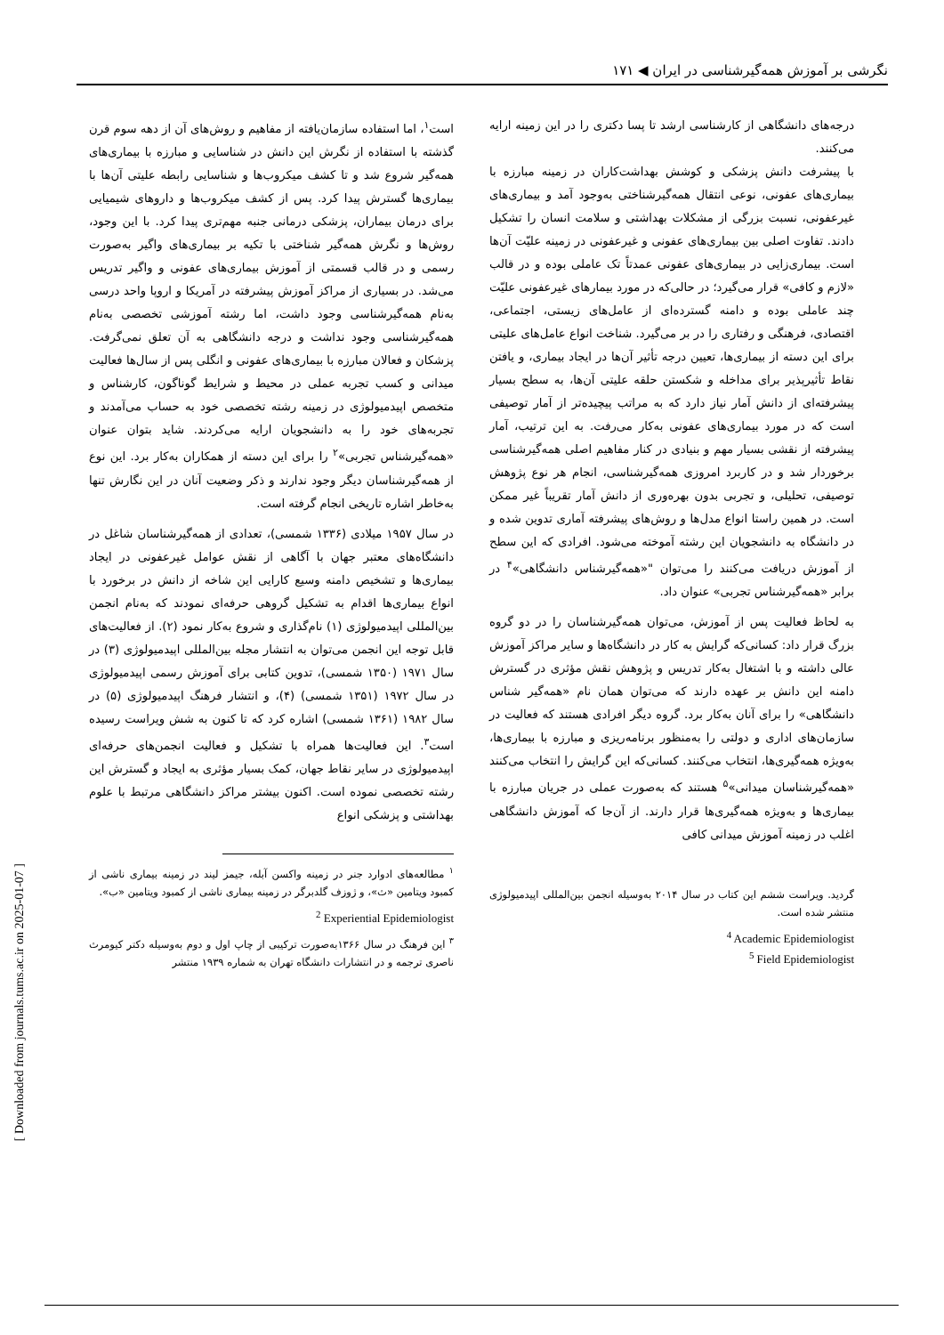نگرشی بر آموزش همه‌گیرشناسی در ایران ◀ ۱۷۱
است<sup>۱</sup>، اما استفاده سازمان‌یافته از مفاهیم و روش‌های آن از دهه سوم قرن گذشته با استفاده از نگرش این دانش در شناسایی و مبارزه با بیماری‌های همه‌گیر شروع شد و تا کشف میکروب‌ها و شناسایی رابطه علیتی آن‌ها با بیماری‌ها گسترش پیدا کرد. پس از کشف میکروب‌ها و داروهای شیمیایی برای درمان بیماران، پزشکی درمانی جنبه مهم‌تری پیدا کرد. با این وجود، روش‌ها و نگرش همه‌گیر شناختی با تکیه بر بیماری‌های واگیر به‌صورت رسمی و در قالب قسمتی از آموزش بیماری‌های عفونی و واگیر تدریس می‌شد. در بسیاری از مراکز آموزش پیشرفته در آمریکا و اروپا واحد درسی به‌نام همه‌گیرشناسی وجود داشت، اما رشته آموزشی تخصصی به‌نام همه‌گیرشناسی وجود نداشت و درجه دانشگاهی به آن تعلق نمی‌گرفت. پزشکان و فعالان مبارزه با بیماری‌های عفونی و انگلی پس از سال‌ها فعالیت میدانی و کسب تجربه عملی در محیط و شرایط گوناگون، کارشناس و متخصص اپیدمیولوژی در زمینه رشته تخصصی خود به حساب می‌آمدند و تجربه‌های خود را به دانشجویان ارایه می‌کردند. شاید بتوان عنوان «همه‌گیرشناس تجربی»<sup>۲</sup> را برای این دسته از همکاران به‌کار برد. این نوع از همه‌گیرشناسان دیگر وجود ندارند و ذکر وضعیت آنان در این نگارش تنها به‌خاطر اشاره تاریخی انجام گرفته است.
در سال ۱۹۵۷ میلادی (۱۳۳۶ شمسی)، تعدادی از همه‌گیرشناسان شاغل در دانشگاه‌های معتبر جهان با آگاهی از نقش عوامل غیرعفونی در ایجاد بیماری‌ها و تشخیص دامنه وسیع کارایی این شاخه از دانش در برخورد با انواع بیماری‌ها اقدام به تشکیل گروهی حرفه‌ای نمودند که به‌نام انجمن بین‌المللی اپیدمیولوژی (۱) نام‌گذاری و شروع به‌کار نمود (۲). از فعالیت‌های قابل توجه این انجمن می‌توان به انتشار مجله بین‌المللی اپیدمیولوژی (۳) در سال ۱۹۷۱ (۱۳۵۰ شمسی)، تدوین کتابی برای آموزش رسمی اپیدمیولوژی در سال ۱۹۷۲ (۱۳۵۱ شمسی) (۴)، و انتشار فرهنگ اپیدمیولوژی (۵) در سال ۱۹۸۲ (۱۳۶۱ شمسی) اشاره کرد که تا کنون به شش ویراست رسیده است<sup>۳</sup>. این فعالیت‌ها همراه با تشکیل و فعالیت انجمن‌های حرفه‌ای اپیدمیولوژی در سایر نقاط جهان، کمک بسیار مؤثری به ایجاد و گسترش این رشته تخصصی نموده است. اکنون بیشتر مراکز دانشگاهی مرتبط با علوم بهداشتی و پزشکی انواع
<sup>۱</sup> مطالعه‌های ادوارد جنر در زمینه واکسن آبله، جیمز لیند در زمینه بیماری ناشی از کمبود ویتامین «ث»، و ژوزف گلدبرگر در زمینه بیماری ناشی از کمبود ویتامین «ب».
<sup>2</sup> Experiential Epidemiologist
<sup>۳</sup> این فرهنگ در سال ۱۳۶۶به‌صورت ترکیبی از چاپ اول و دوم به‌وسیله دکتر کیومرث ناصری ترجمه و در انتشارات دانشگاه تهران به شماره ۱۹۳۹ منتشر
درجه‌های دانشگاهی از کارشناسی ارشد تا پسا دکتری را در این زمینه ارایه می‌کنند.
با پیشرفت دانش پزشکی و کوشش بهداشت‌کاران در زمینه مبارزه با بیماری‌های عفونی، نوعی انتقال همه‌گیرشناختی به‌وجود آمد و بیماری‌های غیرعفونی، نسبت بزرگی از مشکلات بهداشتی و سلامت انسان را تشکیل دادند. تفاوت اصلی بین بیماری‌های عفونی و غیرعفونی در زمینه علیّت آن‌ها است. بیماری‌زایی در بیماری‌های عفونی عمدتاً تک عاملی بوده و در قالب «لازم و کافی» قرار می‌گیرد؛ در حالی‌که در مورد بیمارهای غیرعفونی علیّت چند عاملی بوده و دامنه گسترده‌ای از عامل‌های زیستی، اجتماعی، اقتصادی، فرهنگی و رفتاری را در بر می‌گیرد. شناخت انواع عامل‌های علیتی برای این دسته از بیماری‌ها، تعیین درجه تأثیر آن‌ها در ایجاد بیماری، و یافتن نقاط تأثیرپذیر برای مداخله و شکستن حلقه علیتی آن‌ها، به سطح بسیار پیشرفته‌ای از دانش آمار نیاز دارد که به مراتب پیچیده‌تر از آمار توصیفی است که در مورد بیماری‌های عفونی به‌کار می‌رفت. به این ترتیب، آمار پیشرفته از نقشی بسیار مهم و بنیادی در کنار مفاهیم اصلی همه‌گیرشناسی برخوردار شد و در کاربرد امروزی همه‌گیرشناسی، انجام هر نوع پژوهش توصیفی، تحلیلی، و تجربی بدون بهره‌وری از دانش آمار تقریباً غیر ممکن است. در همین راستا انواع مدل‌ها و روش‌های پیشرفته آماری تدوین شده و در دانشگاه به دانشجویان این رشته آموخته می‌شود. افرادی که این سطح از آموزش دریافت می‌کنند را می‌توان "«همه‌گیرشناس دانشگاهی»<sup>۴</sup> در برابر «همه‌گیرشناس تجربی» عنوان داد.
به لحاظ فعالیت پس از آموزش، می‌توان همه‌گیرشناسان را در دو گروه بزرگ قرار داد: کسانی‌که گرایش به کار در دانشگاه‌ها و سایر مراکز آموزش عالی داشته و با اشتغال به‌کار تدریس و پژوهش نقش مؤثری در گسترش دامنه این دانش بر عهده دارند که می‌توان همان نام «همه‌گیر شناس دانشگاهی» را برای آنان به‌کار برد. گروه دیگر افرادی هستند که فعالیت در سازمان‌های اداری و دولتی را به‌منظور برنامه‌ریزی و مبارزه با بیماری‌ها، به‌ویژه همه‌گیری‌ها، انتخاب می‌کنند. کسانی‌که این گرایش را انتخاب می‌کنند «همه‌گیرشناسان میدانی»<sup>۵</sup> هستند که به‌صورت عملی در جریان مبارزه با بیماری‌ها و به‌ویژه همه‌گیری‌ها قرار دارند. از آن‌جا که آموزش دانشگاهی اغلب در زمینه آموزش میدانی کافی
گردید. ویراست ششم این کتاب در سال ۲۰۱۴ به‌وسیله انجمن بین‌المللی اپیدمیولوژی منتشر شده است.
<sup>4</sup> Academic Epidemiologist
<sup>5</sup> Field Epidemiologist
[ Downloaded from journals.tums.ac.ir on 2025-01-07 ]